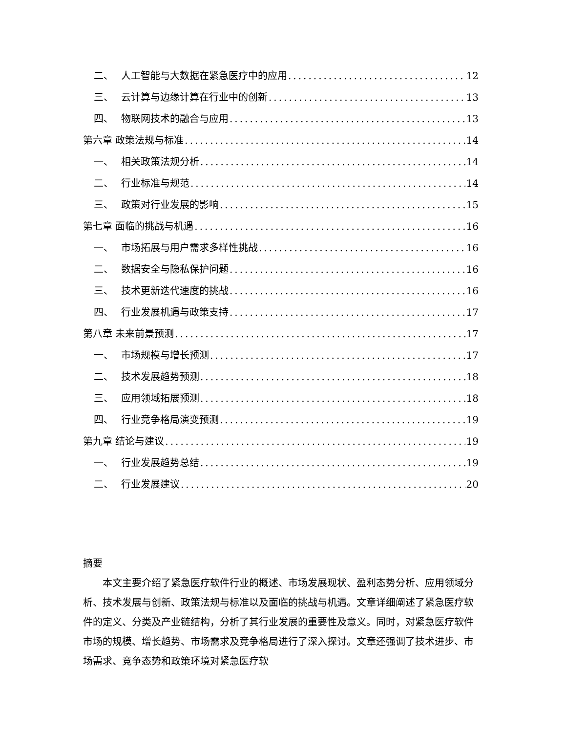二、 人工智能与大数据在紧急医疗中的应用 12
三、 云计算与边缘计算在行业中的创新 13
四、 物联网技术的融合与应用 13
第六章 政策法规与标准 14
一、 相关政策法规分析 14
二、 行业标准与规范 14
三、 政策对行业发展的影响 15
第七章 面临的挑战与机遇 16
一、 市场拓展与用户需求多样性挑战 16
二、 数据安全与隐私保护问题 16
三、 技术更新迭代速度的挑战 16
四、 行业发展机遇与政策支持 17
第八章 未来前景预测 17
一、 市场规模与增长预测 17
二、 技术发展趋势预测 18
三、 应用领域拓展预测 18
四、 行业竞争格局演变预测 19
第九章 结论与建议 19
一、 行业发展趋势总结 19
二、 行业发展建议 20
摘要
本文主要介绍了紧急医疗软件行业的概述、市场发展现状、盈利态势分析、应用领域分析、技术发展与创新、政策法规与标准以及面临的挑战与机遇。文章详细阐述了紧急医疗软件的定义、分类及产业链结构，分析了其行业发展的重要性及意义。同时，对紧急医疗软件市场的规模、增长趋势、市场需求及竞争格局进行了深入探讨。文章还强调了技术进步、市场需求、竞争态势和政策环境对紧急医疗软